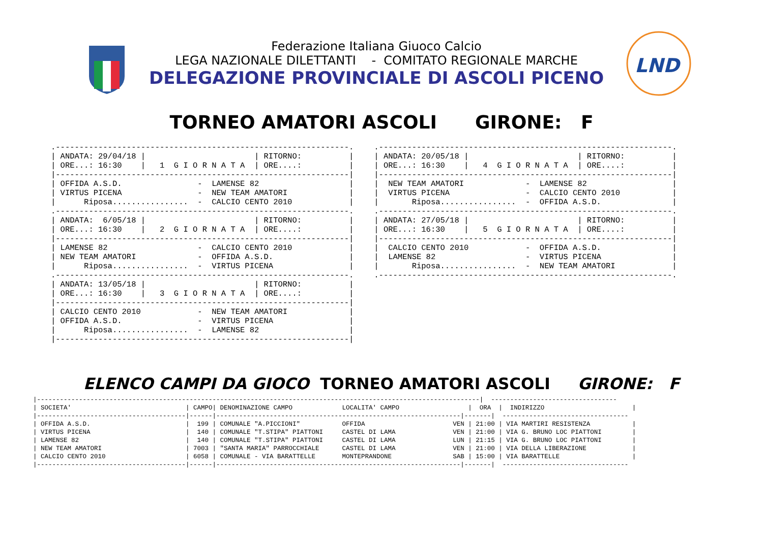Federazione Italiana Giuoco Calcio
LEGA NAZIONALE DILETTANTI - COMITATO REGIONALE MARCHE
DELEGAZIONE PROVINCIALE DI ASCOLI PICENO
LND
TORNEO AMATORI ASCOLI GIRONE: F
.--------------------------------------------------------------.
| ANDATA: 29/04/18 |                       | RITORNO:          |
| ORE...: 16:30    |   1  G I O R N A T A  | ORE....:          |
|--------------------------------------------------------------|
| OFFIDA A.S.D.                -  LAMENSE 82                   |
| VIRTUS PICENA                -  NEW TEAM AMATORI             |
|      Riposa................  -  CALCIO CENTO 2010            |
.--------------------------------------------------------------.
| ANDATA:  6/05/18 |                       | RITORNO:          |
| ORE...: 16:30    |   2  G I O R N A T A  | ORE....:          |
|--------------------------------------------------------------|
| LAMENSE 82                   -  CALCIO CENTO 2010            |
| NEW TEAM AMATORI             -  OFFIDA A.S.D.                |
|      Riposa................  -  VIRTUS PICENA                |
.--------------------------------------------------------------.
| ANDATA: 13/05/18 |                       | RITORNO:          |
| ORE...: 16:30    |   3  G I O R N A T A  | ORE....:          |
|--------------------------------------------------------------|
| CALCIO CENTO 2010            -  NEW TEAM AMATORI             |
| OFFIDA A.S.D.                -  VIRTUS PICENA                |
|      Riposa................  -  LAMENSE 82                   |
|--------------------------------------------------------------|
.--------------------------------------------------------------.
| ANDATA: 20/05/18 |                       | RITORNO:          |
| ORE...: 16:30    |   4  G I O R N A T A  | ORE....:          |
|--------------------------------------------------------------|
|  NEW TEAM AMATORI             -  LAMENSE 82                  |
|  VIRTUS PICENA                -  CALCIO CENTO 2010           |
|       Riposa................  -  OFFIDA A.S.D.               |
.--------------------------------------------------------------.
| ANDATA: 27/05/18 |                       | RITORNO:          |
| ORE...: 16:30    |   5  G I O R N A T A  | ORE....:          |
|--------------------------------------------------------------|
|  CALCIO CENTO 2010            -  OFFIDA A.S.D.               |
|  LAMENSE 82                   -  VIRTUS PICENA               |
|       Riposa................  -  NEW TEAM AMATORI            |
.--------------------------------------------------------------.
ELENCO CAMPI DA GIOCO TORNEO AMATORI ASCOLI GIRONE: F
|--------------------------------------------------------------------------------------------------------------------|  ---------------------------------
| SOCIETA'                              | CAMPO| DENOMINAZIONE CAMPO             LOCALITA' CAMPO                  |  ORA  |  INDIRIZZO                       |
|---------------------------------------|------|----------------------------------------------------------------|-------|  ---------------------------------
| OFFIDA A.S.D.                         |  199 | COMUNALE "A.PICCIONI"           OFFIDA                       VEN | 21:00 | VIA MARTIRI RESISTENZA           |
| VIRTUS PICENA                         |  140 | COMUNALE "T.STIPA" PIATTONI     CASTEL DI LAMA               VEN | 21:00 | VIA G. BRUNO LOC PIATTONI        |
| LAMENSE 82                            |  140 | COMUNALE "T.STIPA" PIATTONI     CASTEL DI LAMA               LUN | 21:15 | VIA G. BRUNO LOC PIATTONI        |
| NEW TEAM AMATORI                      | 7003 | "SANTA MARIA" PARROCCHIALE      CASTEL DI LAMA               VEN | 21:00 | VIA DELLA LIBERAZIONE            |
| CALCIO CENTO 2010                     | 6058 | COMUNALE - VIA BARATTELLE       MONTEPRANDONE                SAB | 15:00 | VIA BARATTELLE                   |
|---------------------------------------|------|----------------------------------------------------------------|-------|  ---------------------------------